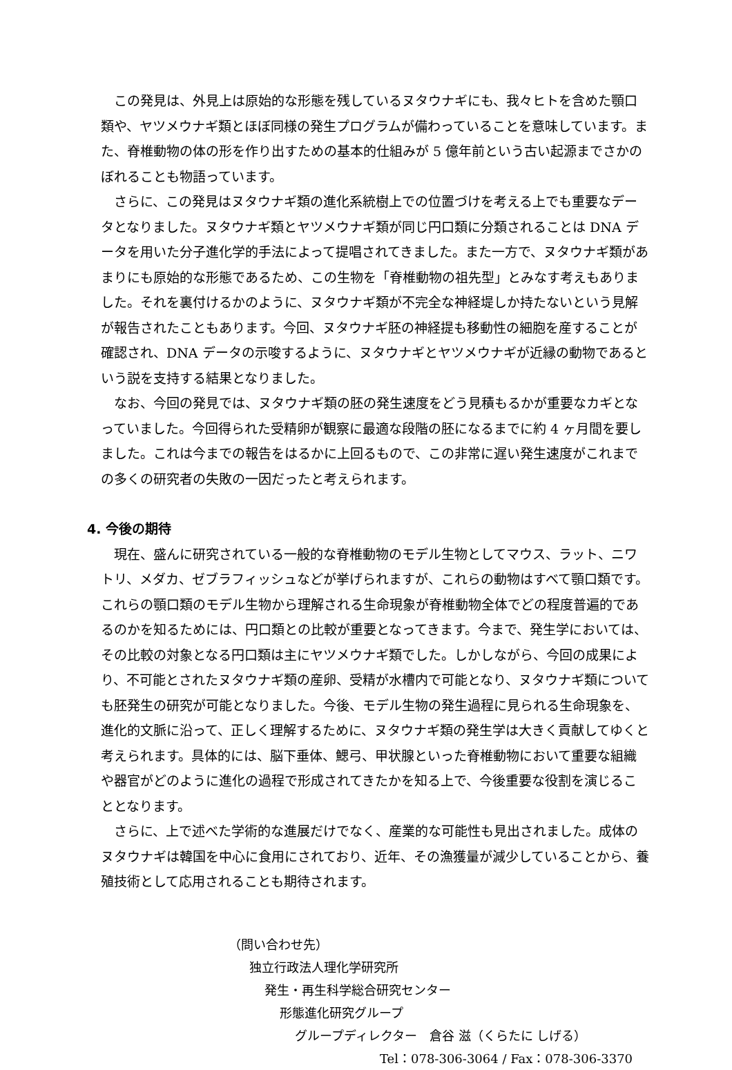この発見は、外見上は原始的な形態を残しているヌタウナギにも、我々ヒトを含めた顎口類や、ヤツメウナギ類とほぼ同様の発生プログラムが備わっていることを意味しています。また、脊椎動物の体の形を作り出すための基本的仕組みが 5 億年前という古い起源までさかのぼれることも物語っています。
さらに、この発見はヌタウナギ類の進化系統樹上での位置づけを考える上でも重要なデータとなりました。ヌタウナギ類とヤツメウナギ類が同じ円口類に分類されることは DNA データを用いた分子進化学的手法によって提唱されてきました。また一方で、ヌタウナギ類があまりにも原始的な形態であるため、この生物を「脊椎動物の祖先型」とみなす考えもありました。それを裏付けるかのように、ヌタウナギ類が不完全な神経堤しか持たないという見解が報告されたこともあります。今回、ヌタウナギ胚の神経提も移動性の細胞を産することが確認され、DNA データの示唆するように、ヌタウナギとヤツメウナギが近縁の動物であるという説を支持する結果となりました。
なお、今回の発見では、ヌタウナギ類の胚の発生速度をどう見積もるかが重要なカギとなっていました。今回得られた受精卵が観察に最適な段階の胚になるまでに約 4 ヶ月間を要しました。これは今までの報告をはるかに上回るもので、この非常に遅い発生速度がこれまでの多くの研究者の失敗の一因だったと考えられます。
4. 今後の期待
現在、盛んに研究されている一般的な脊椎動物のモデル生物としてマウス、ラット、ニワトリ、メダカ、ゼブラフィッシュなどが挙げられますが、これらの動物はすべて顎口類です。これらの顎口類のモデル生物から理解される生命現象が脊椎動物全体でどの程度普遍的であるのかを知るためには、円口類との比較が重要となってきます。今まで、発生学においては、その比較の対象となる円口類は主にヤツメウナギ類でした。しかしながら、今回の成果により、不可能とされたヌタウナギ類の産卵、受精が水槽内で可能となり、ヌタウナギ類についても胚発生の研究が可能となりました。今後、モデル生物の発生過程に見られる生命現象を、進化的文脈に沿って、正しく理解するために、ヌタウナギ類の発生学は大きく貢献してゆくと考えられます。具体的には、脳下垂体、鰓弓、甲状腺といった脊椎動物において重要な組織や器官がどのように進化の過程で形成されてきたかを知る上で、今後重要な役割を演じることとなります。
さらに、上で述べた学術的な進展だけでなく、産業的な可能性も見出されました。成体のヌタウナギは韓国を中心に食用にされており、近年、その漁獲量が減少していることから、養殖技術として応用されることも期待されます。
（問い合わせ先）
独立行政法人理化学研究所
発生・再生科学総合研究センター
形態進化研究グループ
グループディレクター　倉谷 滋（くらたに しげる）
Tel：078-306-3064 / Fax：078-306-3370